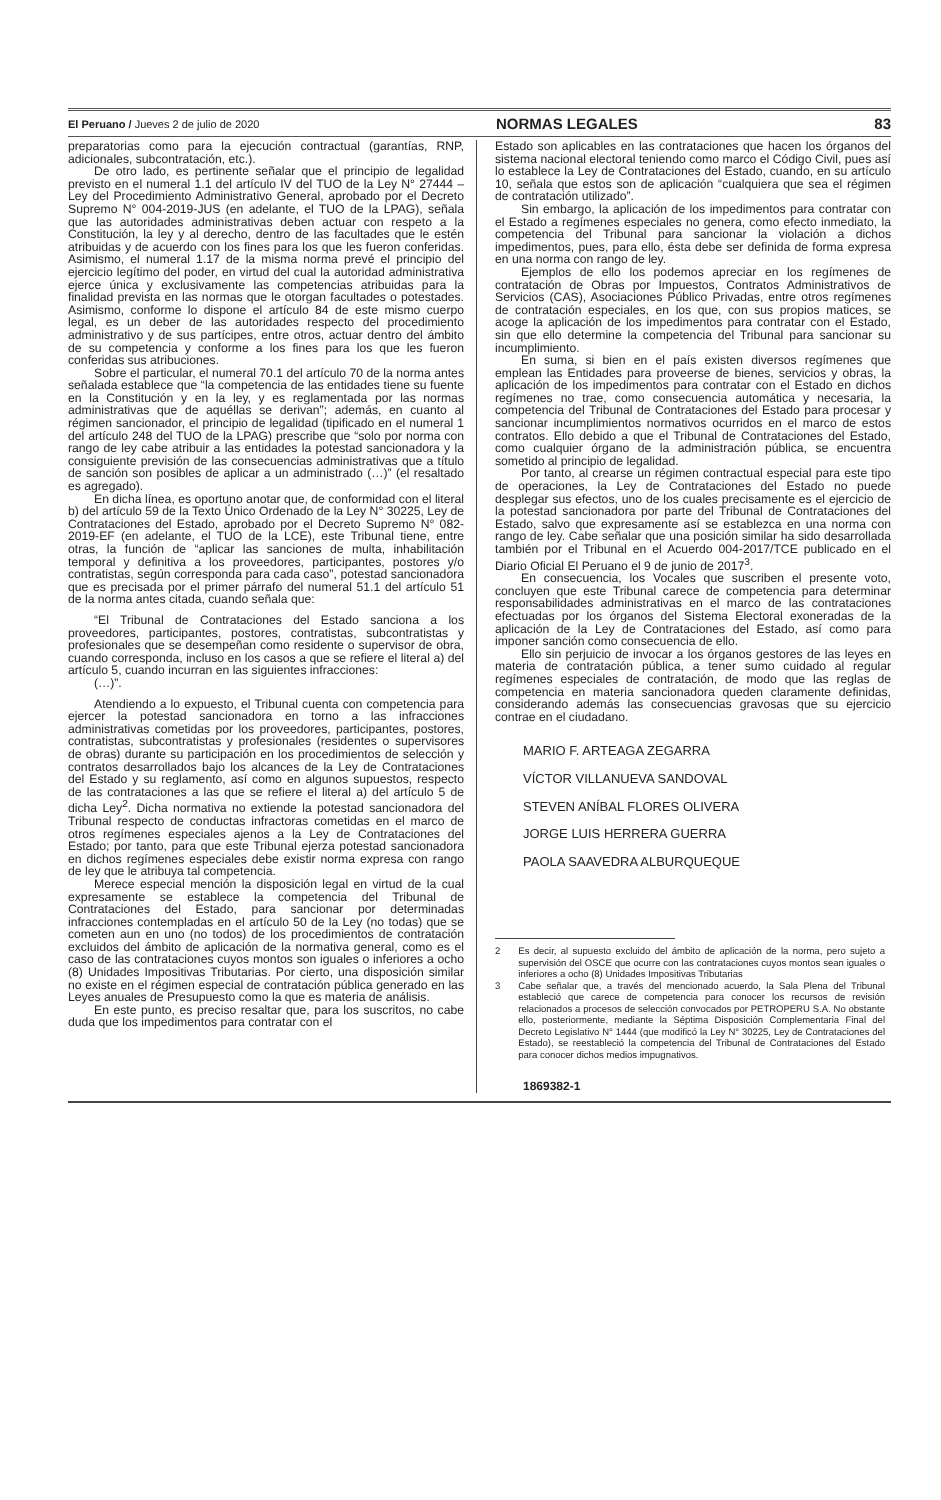El Peruano / Jueves 2 de julio de 2020 NORMAS LEGALES 83
preparatorias como para la ejecución contractual (garantías, RNP, adicionales, subcontratación, etc.).
De otro lado, es pertinente señalar que el principio de legalidad previsto en el numeral 1.1 del artículo IV del TUO de la Ley N° 27444 – Ley del Procedimiento Administrativo General, aprobado por el Decreto Supremo N° 004-2019-JUS (en adelante, el TUO de la LPAG), señala que las autoridades administrativas deben actuar con respeto a la Constitución, la ley y al derecho, dentro de las facultades que le estén atribuidas y de acuerdo con los fines para los que les fueron conferidas. Asimismo, el numeral 1.17 de la misma norma prevé el principio del ejercicio legítimo del poder, en virtud del cual la autoridad administrativa ejerce única y exclusivamente las competencias atribuidas para la finalidad prevista en las normas que le otorgan facultades o potestades. Asimismo, conforme lo dispone el artículo 84 de este mismo cuerpo legal, es un deber de las autoridades respecto del procedimiento administrativo y de sus partícipes, entre otros, actuar dentro del ámbito de su competencia y conforme a los fines para los que les fueron conferidas sus atribuciones.
Sobre el particular, el numeral 70.1 del artículo 70 de la norma antes señalada establece que “la competencia de las entidades tiene su fuente en la Constitución y en la ley, y es reglamentada por las normas administrativas que de aquéllas se derivan”; además, en cuanto al régimen sancionador, el principio de legalidad (tipificado en el numeral 1 del artículo 248 del TUO de la LPAG) prescribe que “solo por norma con rango de ley cabe atribuir a las entidades la potestad sancionadora y la consiguiente previsión de las consecuencias administrativas que a título de sanción son posibles de aplicar a un administrado (…)” (el resaltado es agregado).
En dicha línea, es oportuno anotar que, de conformidad con el literal b) del artículo 59 de la Texto Único Ordenado de la Ley N° 30225, Ley de Contrataciones del Estado, aprobado por el Decreto Supremo N° 082-2019-EF (en adelante, el TUO de la LCE), este Tribunal tiene, entre otras, la función de “aplicar las sanciones de multa, inhabilitación temporal y definitiva a los proveedores, participantes, postores y/o contratistas, según corresponda para cada caso”, potestad sancionadora que es precisada por el primer párrafo del numeral 51.1 del artículo 51 de la norma antes citada, cuando señala que:
“El Tribunal de Contrataciones del Estado sanciona a los proveedores, participantes, postores, contratistas, subcontratistas y profesionales que se desempeñan como residente o supervisor de obra, cuando corresponda, incluso en los casos a que se refiere el literal a) del artículo 5, cuando incurran en las siguientes infracciones:
(…)”.
Atendiendo a lo expuesto, el Tribunal cuenta con competencia para ejercer la potestad sancionadora en torno a las infracciones administrativas cometidas por los proveedores, participantes, postores, contratistas, subcontratistas y profesionales (residentes o supervisores de obras) durante su participación en los procedimientos de selección y contratos desarrollados bajo los alcances de la Ley de Contrataciones del Estado y su reglamento, así como en algunos supuestos, respecto de las contrataciones a las que se refiere el literal a) del artículo 5 de dicha Ley<sup>2</sup>. Dicha normativa no extiende la potestad sancionadora del Tribunal respecto de conductas infractoras cometidas en el marco de otros regímenes especiales ajenos a la Ley de Contrataciones del Estado; por tanto, para que este Tribunal ejerza potestad sancionadora en dichos regímenes especiales debe existir norma expresa con rango de ley que le atribuya tal competencia.
Merece especial mención la disposición legal en virtud de la cual expresamente se establece la competencia del Tribunal de Contrataciones del Estado, para sancionar por determinadas infracciones contempladas en el artículo 50 de la Ley (no todas) que se cometen aun en uno (no todos) de los procedimientos de contratación excluidos del ámbito de aplicación de la normativa general, como es el caso de las contrataciones cuyos montos son iguales o inferiores a ocho (8) Unidades Impositivas Tributarias. Por cierto, una disposición similar no existe en el régimen especial de contratación pública generado en las Leyes anuales de Presupuesto como la que es materia de análisis.
En este punto, es preciso resaltar que, para los suscritos, no cabe duda que los impedimentos para contratar con el
Estado son aplicables en las contrataciones que hacen los órganos del sistema nacional electoral teniendo como marco el Código Civil, pues así lo establece la Ley de Contrataciones del Estado, cuando, en su artículo 10, señala que estos son de aplicación “cualquiera que sea el régimen de contratación utilizado”.
Sin embargo, la aplicación de los impedimentos para contratar con el Estado a regímenes especiales no genera, como efecto inmediato, la competencia del Tribunal para sancionar la violación a dichos impedimentos, pues, para ello, ésta debe ser definida de forma expresa en una norma con rango de ley.
Ejemplos de ello los podemos apreciar en los regímenes de contratación de Obras por Impuestos, Contratos Administrativos de Servicios (CAS), Asociaciones Público Privadas, entre otros regímenes de contratación especiales, en los que, con sus propios matices, se acoge la aplicación de los impedimentos para contratar con el Estado, sin que ello determine la competencia del Tribunal para sancionar su incumplimiento.
En suma, si bien en el país existen diversos regímenes que emplean las Entidades para proveerse de bienes, servicios y obras, la aplicación de los impedimentos para contratar con el Estado en dichos regímenes no trae, como consecuencia automática y necesaria, la competencia del Tribunal de Contrataciones del Estado para procesar y sancionar incumplimientos normativos ocurridos en el marco de estos contratos. Ello debido a que el Tribunal de Contrataciones del Estado, como cualquier órgano de la administración pública, se encuentra sometido al principio de legalidad.
Por tanto, al crearse un régimen contractual especial para este tipo de operaciones, la Ley de Contrataciones del Estado no puede desplegar sus efectos, uno de los cuales precisamente es el ejercicio de la potestad sancionadora por parte del Tribunal de Contrataciones del Estado, salvo que expresamente así se establezca en una norma con rango de ley. Cabe señalar que una posición similar ha sido desarrollada también por el Tribunal en el Acuerdo 004-2017/TCE publicado en el Diario Oficial El Peruano el 9 de junio de 2017<sup>3</sup>.
En consecuencia, los Vocales que suscriben el presente voto, concluyen que este Tribunal carece de competencia para determinar responsabilidades administrativas en el marco de las contrataciones efectuadas por los órganos del Sistema Electoral exoneradas de la aplicación de la Ley de Contrataciones del Estado, así como para imponer sanción como consecuencia de ello.
Ello sin perjuicio de invocar a los órganos gestores de las leyes en materia de contratación pública, a tener sumo cuidado al regular regímenes especiales de contratación, de modo que las reglas de competencia en materia sancionadora queden claramente definidas, considerando además las consecuencias gravosas que su ejercicio contrae en el ciudadano.
MARIO F. ARTEAGA ZEGARRA
VÍCTOR VILLANUEVA SANDOVAL
STEVEN ANÍBAL FLORES OLIVERA
JORGE LUIS HERRERA GUERRA
PAOLA SAAVEDRA ALBURQUEQUE
2 Es decir, al supuesto excluido del ámbito de aplicación de la norma, pero sujeto a supervisión del OSCE que ocurre con las contrataciones cuyos montos sean iguales o inferiores a ocho (8) Unidades Impositivas Tributarias
3 Cabe señalar que, a través del mencionado acuerdo, la Sala Plena del Tribunal estableció que carece de competencia para conocer los recursos de revisión relacionados a procesos de selección convocados por PETROPERU S.A. No obstante ello, posteriormente, mediante la Séptima Disposición Complementaria Final del Decreto Legislativo N° 1444 (que modificó la Ley N° 30225, Ley de Contrataciones del Estado), se reestableció la competencia del Tribunal de Contrataciones del Estado para conocer dichos medios impugnativos.
1869382-1